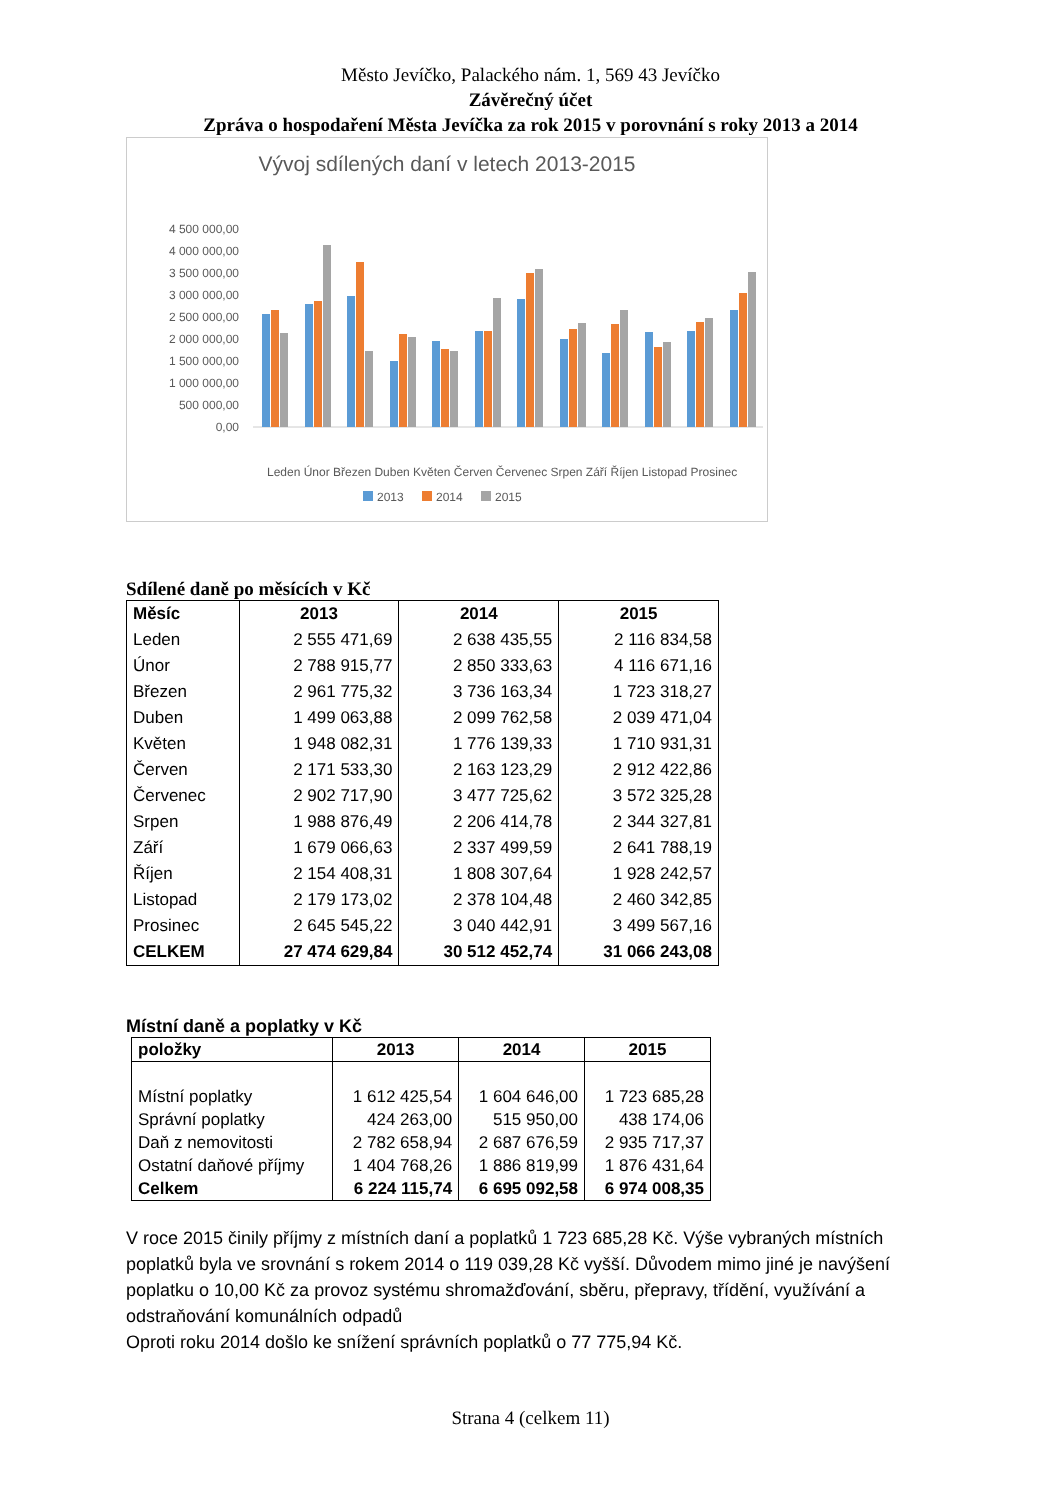Město Jevíčko, Palackého nám. 1, 569 43 Jevíčko
Závěrečný účet
Zpráva o hospodaření Města Jevíčka za rok 2015 v porovnání s roky 2013 a 2014
Vývoj sdílených daní v letech 2013-2015
4 500 000,00
4 000 000,00
3 500 000,00
3 000 000,00
2 500 000,00
2 000 000,00
1 500 000,00
1 000 000,00
500 000,00
0,00
Leden Únor Březen Duben Květen Červen Červenec Srpen Září Říjen Listopad Prosinec
2013
2014
2015
Sdílené daně po měsících v Kč
| Měsíc | 2013 | 2014 | 2015 |
| --- | --- | --- | --- |
| Leden | 2 555 471,69 | 2 638 435,55 | 2 116 834,58 |
| Únor | 2 788 915,77 | 2 850 333,63 | 4 116 671,16 |
| Březen | 2 961 775,32 | 3 736 163,34 | 1 723 318,27 |
| Duben | 1 499 063,88 | 2 099 762,58 | 2 039 471,04 |
| Květen | 1 948 082,31 | 1 776 139,33 | 1 710 931,31 |
| Červen | 2 171 533,30 | 2 163 123,29 | 2 912 422,86 |
| Červenec | 2 902 717,90 | 3 477 725,62 | 3 572 325,28 |
| Srpen | 1 988 876,49 | 2 206 414,78 | 2 344 327,81 |
| Září | 1 679 066,63 | 2 337 499,59 | 2 641 788,19 |
| Říjen | 2 154 408,31 | 1 808 307,64 | 1 928 242,57 |
| Listopad | 2 179 173,02 | 2 378 104,48 | 2 460 342,85 |
| Prosinec | 2 645 545,22 | 3 040 442,91 | 3 499 567,16 |
| CELKEM | 27 474 629,84 | 30 512 452,74 | 31 066 243,08 |
Místní daně a poplatky v Kč
| položky | 2013 | 2014 | 2015 |
| --- | --- | --- | --- |
| Místní poplatky | 1 612 425,54 | 1 604 646,00 | 1 723 685,28 |
| Správní poplatky | 424 263,00 | 515 950,00 | 438 174,06 |
| Daň z nemovitosti | 2 782 658,94 | 2 687 676,59 | 2 935 717,37 |
| Ostatní daňové příjmy | 1 404 768,26 | 1 886 819,99 | 1 876 431,64 |
| Celkem | 6 224 115,74 | 6 695 092,58 | 6 974 008,35 |
V roce 2015 činily příjmy z místních daní a poplatků 1 723 685,28 Kč. Výše vybraných místních poplatků byla ve srovnání s rokem 2014 o 119 039,28 Kč vyšší. Důvodem mimo jiné je navýšení poplatku o 10,00 Kč za provoz systému shromažďování, sběru, přepravy, třídění, využívání a odstraňování komunálních odpadů
Oproti roku 2014 došlo ke snížení správních poplatků o 77 775,94 Kč.
Strana 4 (celkem 11)